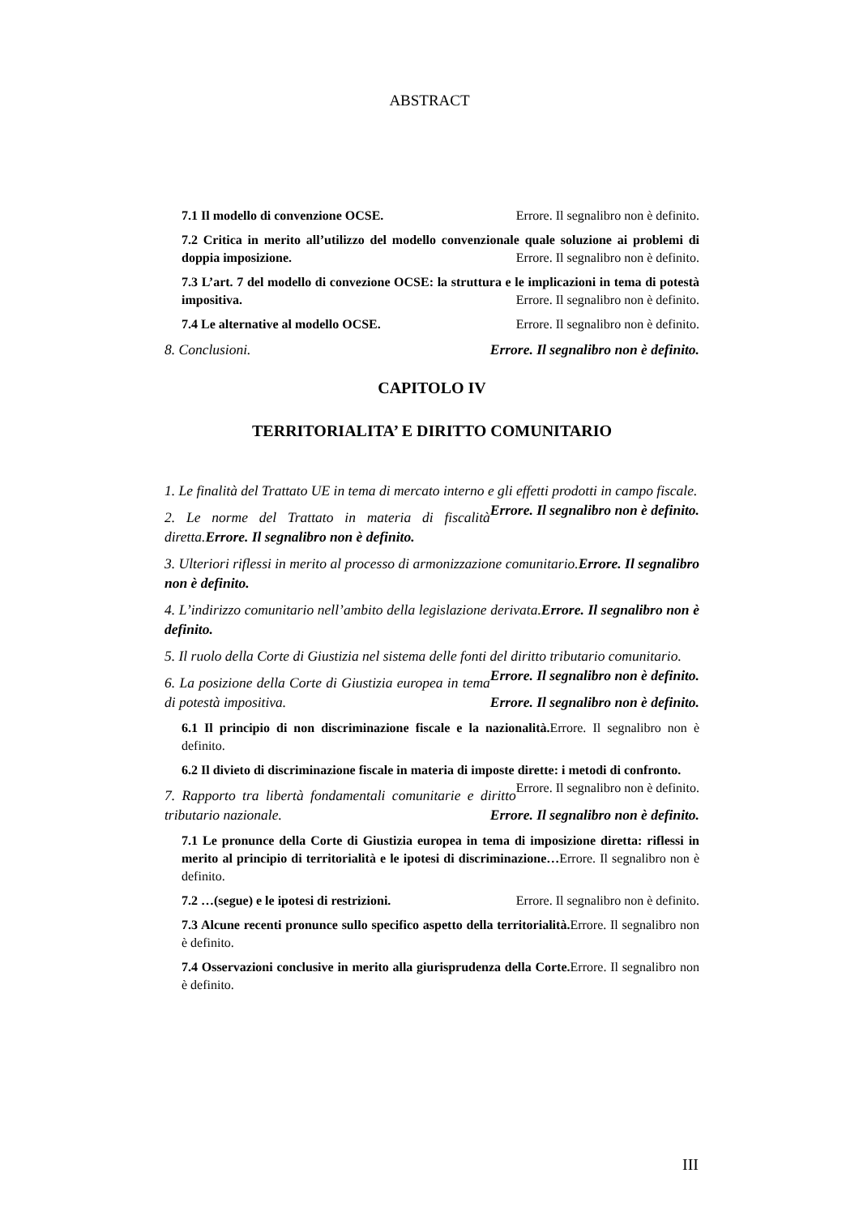ABSTRACT
7.1 Il modello di convenzione OCSE. Errore. Il segnalibro non è definito.
7.2 Critica in merito all’utilizzo del modello convenzionale quale soluzione ai problemi di doppia imposizione. Errore. Il segnalibro non è definito.
7.3 L’art. 7 del modello di convezione OCSE: la struttura e le implicazioni in tema di potestà impositiva. Errore. Il segnalibro non è definito.
7.4 Le alternative al modello OCSE. Errore. Il segnalibro non è definito.
8. Conclusioni. Errore. Il segnalibro non è definito.
CAPITOLO IV
TERRITORIALITA’ E DIRITTO COMUNITARIO
1. Le finalità del Trattato UE in tema di mercato interno e gli effetti prodotti in campo fiscale. Errore. Il segnalibro non è definito.
2. Le norme del Trattato in materia di fiscalità diretta.Errore. Il segnalibro non è definito.
3. Ulteriori riflessi in merito al processo di armonizzazione comunitario.Errore. Il segnalibro non è definito.
4. L’indirizzo comunitario nell’ambito della legislazione derivata.Errore. Il segnalibro non è definito.
5. Il ruolo della Corte di Giustizia nel sistema delle fonti del diritto tributario comunitario. Errore. Il segnalibro non è definito.
6. La posizione della Corte di Giustizia europea in tema di potestà impositiva. Errore. Il segnalibro non è definito.
6.1 Il principio di non discriminazione fiscale e la nazionalità. Errore. Il segnalibro non è definito.
6.2 Il divieto di discriminazione fiscale in materia di imposte dirette: i metodi di confronto. Errore. Il segnalibro non è definito.
7. Rapporto tra libertà fondamentali comunitarie e diritto tributario nazionale. Errore. Il segnalibro non è definito.
7.1 Le pronunce della Corte di Giustizia europea in tema di imposizione diretta: riflessi in merito al principio di territorialità e le ipotesi di discriminazione…Errore. Il segnalibro non è definito.
7.2 …(segue) e le ipotesi di restrizioni. Errore. Il segnalibro non è definito.
7.3 Alcune recenti pronunce sullo specifico aspetto della territorialità. Errore. Il segnalibro non è definito.
7.4 Osservazioni conclusive in merito alla giurisprudenza della Corte. Errore. Il segnalibro non è definito.
III